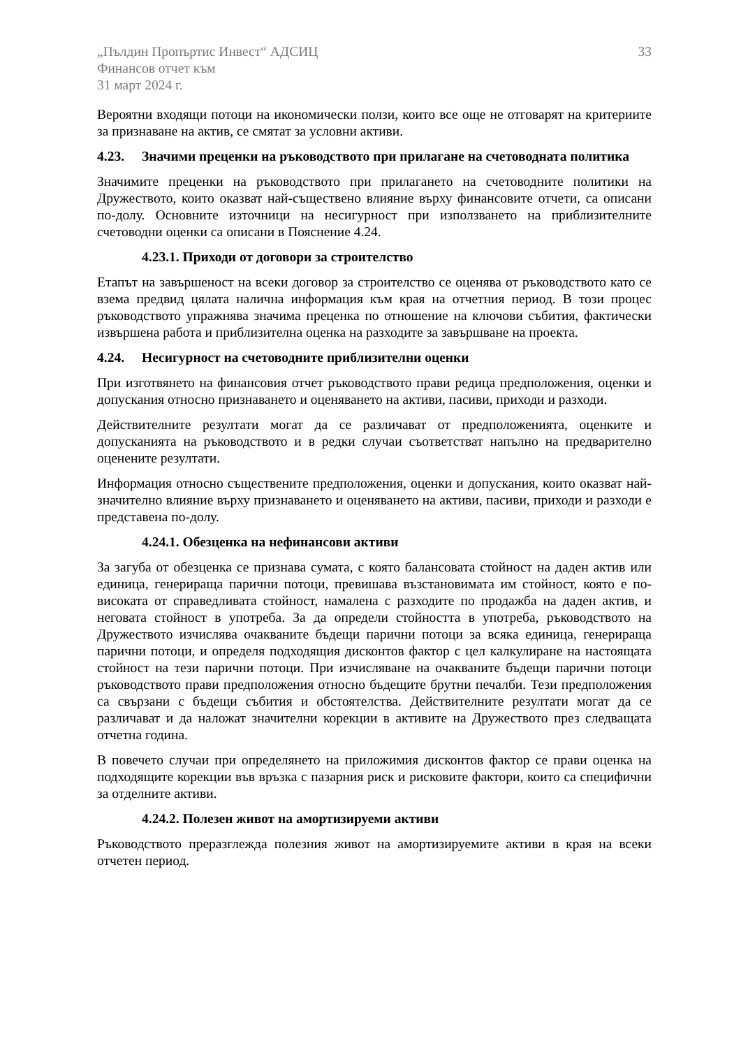„Пълдин Пропъртис Инвест“ АДСИЦ
Финансов отчет към
31 март 2024 г.
33
Вероятни входящи потоци на икономически ползи, които все още не отговарят на критериите за признаване на актив, се смятат за условни активи.
4.23. Значими преценки на ръководството при прилагане на счетоводната политика
Значимите преценки на ръководството при прилагането на счетоводните политики на Дружеството, които оказват най-съществено влияние върху финансовите отчети, са описани по-долу. Основните източници на несигурност при използването на приблизителните счетоводни оценки са описани в Пояснение 4.24.
4.23.1. Приходи от договори за строителство
Етапът на завършеност на всеки договор за строителство се оценява от ръководството като се взема предвид цялата налична информация към края на отчетния период. В този процес ръководството упражнява значима преценка по отношение на ключови събития, фактически извършена работа и приблизителна оценка на разходите за завършване на проекта.
4.24. Несигурност на счетоводните приблизителни оценки
При изготвянето на финансовия отчет ръководството прави редица предположения, оценки и допускания относно признаването и оценяването на активи, пасиви, приходи и разходи.
Действителните резултати могат да се различават от предположенията, оценките и допусканията на ръководството и в редки случаи съответстват напълно на предварително оценените резултати.
Информация относно съществените предположения, оценки и допускания, които оказват най-значително влияние върху признаването и оценяването на активи, пасиви, приходи и разходи е представена по-долу.
4.24.1. Обезценка на нефинансови активи
За загуба от обезценка се признава сумата, с която балансовата стойност на даден актив или единица, генерираща парични потоци, превишава възстановимата им стойност, която е по-високата от справедливата стойност, намалена с разходите по продажба на даден актив, и неговата стойност в употреба. За да определи стойността в употреба, ръководството на Дружеството изчислява очакваните бъдещи парични потоци за всяка единица, генерираща парични потоци, и определя подходящия дисконтов фактор с цел калкулиране на настоящата стойност на тези парични потоци. При изчисляване на очакваните бъдещи парични потоци ръководството прави предположения относно бъдещите брутни печалби. Тези предположения са свързани с бъдещи събития и обстоятелства. Действителните резултати могат да се различават и да наложат значителни корекции в активите на Дружеството през следващата отчетна година.
В повечето случаи при определянето на приложимия дисконтов фактор се прави оценка на подходящите корекции във връзка с пазарния риск и рисковите фактори, които са специфични за отделните активи.
4.24.2. Полезен живот на амортизируеми активи
Ръководството преразглежда полезния живот на амортизируемите активи в края на всеки отчетен период.